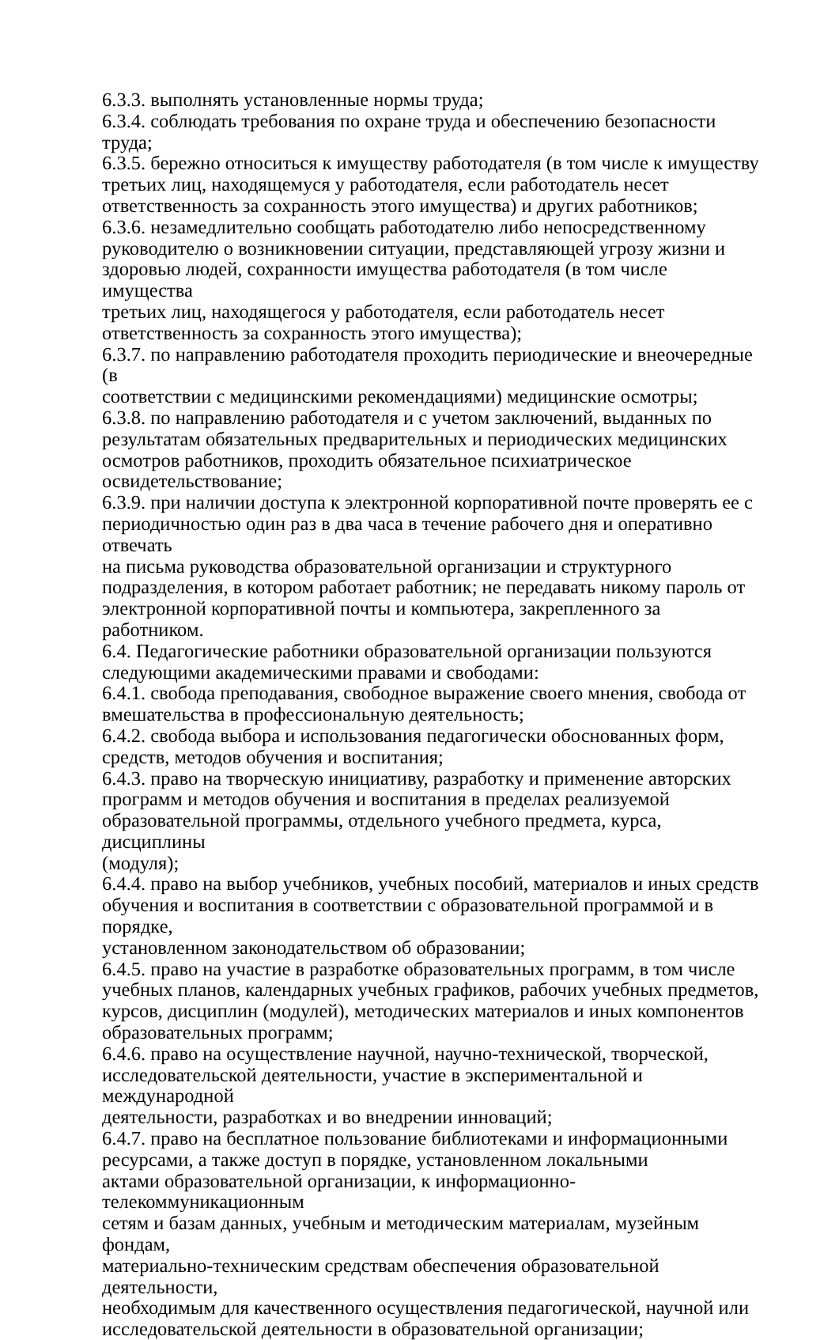6.3.3. выполнять установленные нормы труда;
6.3.4. соблюдать требования по охране труда и обеспечению безопасности труда;
6.3.5. бережно относиться к имуществу работодателя (в том числе к имуществу
третьих лиц, находящемуся у работодателя, если работодатель несет
ответственность за сохранность этого имущества) и других работников;
6.3.6. незамедлительно сообщать работодателю либо непосредственному
руководителю о возникновении ситуации, представляющей угрозу жизни и
здоровью людей, сохранности имущества работодателя (в том числе имущества
третьих лиц, находящегося у работодателя, если работодатель несет
ответственность за сохранность этого имущества);
6.3.7. по направлению работодателя проходить периодические и внеочередные (в
соответствии с медицинскими рекомендациями) медицинские осмотры;
6.3.8. по направлению работодателя и с учетом заключений, выданных по
результатам обязательных предварительных и периодических медицинских
осмотров работников, проходить обязательное психиатрическое
освидетельствование;
6.3.9. при наличии доступа к электронной корпоративной почте проверять ее с
периодичностью один раз в два часа в течение рабочего дня и оперативно отвечать
на письма руководства образовательной организации и структурного
подразделения, в котором работает работник; не передавать никому пароль от
электронной корпоративной почты и компьютера, закрепленного за работником.
6.4. Педагогические работники образовательной организации пользуются
следующими академическими правами и свободами:
6.4.1. свобода преподавания, свободное выражение своего мнения, свобода от
вмешательства в профессиональную деятельность;
6.4.2. свобода выбора и использования педагогически обоснованных форм,
средств, методов обучения и воспитания;
6.4.3. право на творческую инициативу, разработку и применение авторских
программ и методов обучения и воспитания в пределах реализуемой
образовательной программы, отдельного учебного предмета, курса, дисциплины
(модуля);
6.4.4. право на выбор учебников, учебных пособий, материалов и иных средств
обучения и воспитания в соответствии с образовательной программой и в порядке,
установленном законодательством об образовании;
6.4.5. право на участие в разработке образовательных программ, в том числе
учебных планов, календарных учебных графиков, рабочих учебных предметов,
курсов, дисциплин (модулей), методических материалов и иных компонентов
образовательных программ;
6.4.6. право на осуществление научной, научно-технической, творческой,
исследовательской деятельности, участие в экспериментальной и международной
деятельности, разработках и во внедрении инноваций;
6.4.7. право на бесплатное пользование библиотеками и информационными
ресурсами, а также доступ в порядке, установленном локальными
актами образовательной организации, к информационно-телекоммуникационным
сетям и базам данных, учебным и методическим материалам, музейным фондам,
материально-техническим средствам обеспечения образовательной деятельности,
необходимым для качественного осуществления педагогической, научной или
исследовательской деятельности в образовательной организации;